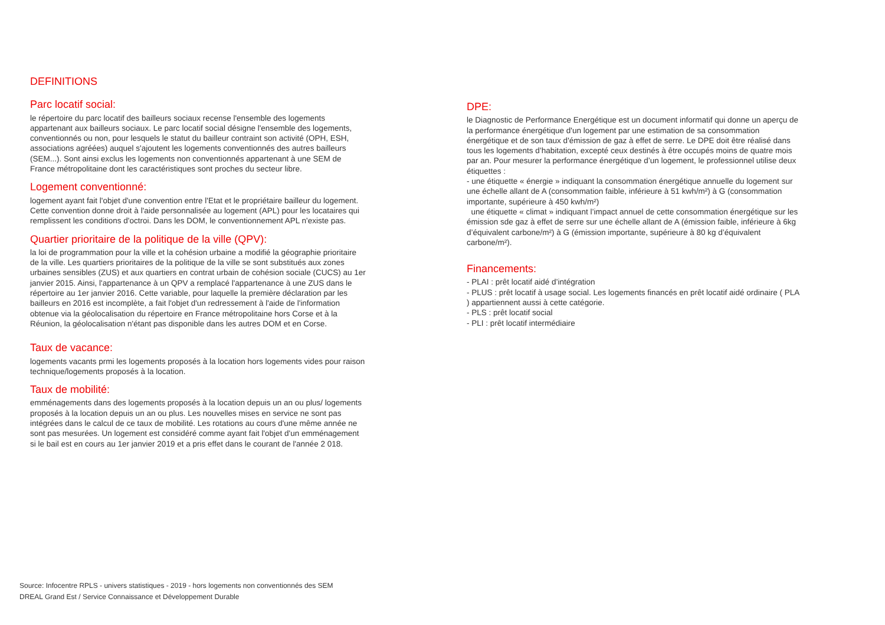DEFINITIONS
Parc locatif social:
le répertoire du parc locatif des bailleurs sociaux recense l'ensemble des logements appartenant aux bailleurs sociaux. Le parc locatif social désigne l'ensemble des logements, conventionnés ou non, pour lesquels le statut du bailleur contraint son activité (OPH, ESH, associations agréées) auquel s'ajoutent les logements conventionnés des autres bailleurs (SEM...). Sont ainsi exclus les logements non conventionnés appartenant à une SEM de France métropolitaine dont les caractéristiques sont proches du secteur libre.
Logement conventionné:
logement ayant fait l'objet d'une convention entre l'Etat et le propriétaire bailleur du logement. Cette convention donne droit à l'aide personnalisée au logement (APL) pour les locataires qui remplissent les conditions d'octroi. Dans les DOM, le conventionnement APL n'existe pas.
Quartier prioritaire de la politique de la ville (QPV):
la loi de programmation pour la ville et la cohésion urbaine a modifié la géographie prioritaire de la ville. Les quartiers prioritaires de la politique de la ville se sont substitués aux zones urbaines sensibles (ZUS) et aux quartiers en contrat urbain de cohésion sociale (CUCS) au 1er janvier 2015. Ainsi, l'appartenance à un QPV a remplacé l'appartenance à une ZUS dans le répertoire au 1er janvier 2016. Cette variable, pour laquelle la première déclaration par les bailleurs en 2016 est incomplète, a fait l'objet d'un redressement à l'aide de l'information obtenue via la géolocalisation du répertoire en France métropolitaine hors Corse et à la Réunion, la géolocalisation n'étant pas disponible dans les autres DOM et en Corse.
Taux de vacance:
logements vacants prmi les logements proposés à la location hors logements vides pour raison technique/logements proposés à la location.
Taux de mobilité:
emménagements dans des logements proposés à la location depuis un an ou plus/ logements proposés à la location depuis un an ou plus. Les nouvelles mises en service ne sont pas intégrées dans le calcul de ce taux de mobilité. Les rotations au cours d'une même année ne sont pas mesurées. Un logement est considéré comme ayant fait l'objet d'un emménagement si le bail est en cours au 1er janvier 2019 et a pris effet dans le courant de l'année 2 018.
DPE:
le Diagnostic de Performance Energétique est un document informatif qui donne un aperçu de la performance énergétique d'un logement par une estimation de sa consommation énergétique et de son taux d'émission de gaz à effet de serre. Le DPE doit être réalisé dans tous les logements d’habitation, excepté ceux destinés à être occupés moins de quatre mois par an. Pour mesurer la performance énergétique d’un logement, le professionnel utilise deux étiquettes :
- une étiquette « énergie » indiquant la consommation énergétique annuelle du logement sur une échelle allant de A (consommation faible, inférieure à 51 kwh/m²) à G (consommation importante, supérieure à 450 kwh/m²)
une étiquette « climat » indiquant l’impact annuel de cette consommation énergétique sur les émission sde gaz à effet de serre sur une échelle allant de A (émission faible, inférieure à 6kg d’équivalent carbone/m²) à G (émission importante, supérieure à 80 kg d’équivalent carbone/m²).
Financements:
- PLAI : prêt locatif aidé d’intégration
- PLUS : prêt locatif à usage social. Les logements financés en prêt locatif aidé ordinaire ( PLA ) appartiennent aussi à cette catégorie.
- PLS : prêt locatif social
- PLI : prêt locatif intermédiaire
Source: Infocentre RPLS - univers statistiques - 2019 - hors logements non conventionnés des SEM
DREAL Grand Est / Service Connaissance et Développement Durable